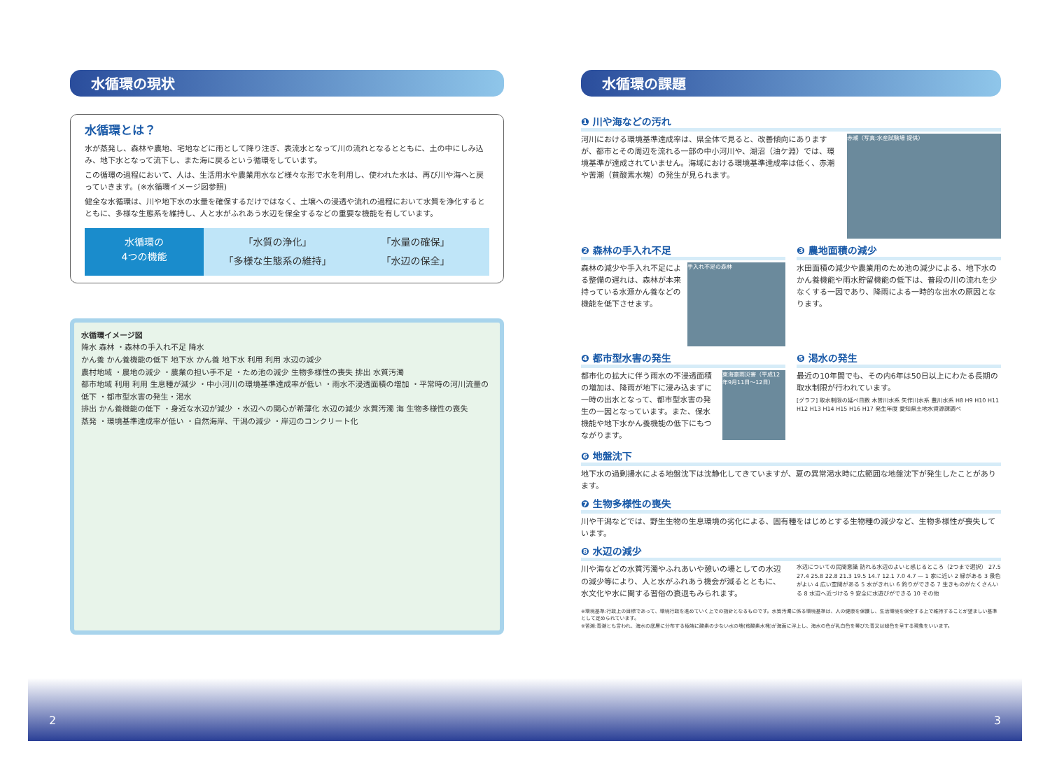水循環の現状
水循環とは？
水が蒸発し、森林や農地、宅地などに雨として降り注ぎ、表流水となって川の流れとなるとともに、土の中にしみ込み、地下水となって流下し、また海に戻るという循環をしています。
この循環の過程において、人は、生活用水や農業用水など様々な形で水を利用し、使われた水は、再び川や海へと戻っていきます。(※水循環イメージ図参照)
健全な水循環は、川や地下水の水量を確保するだけではなく、土壌への浸透や流れの過程において水質を浄化するとともに、多様な生態系を維持し、人と水がふれあう水辺を保全するなどの重要な機能を有しています。
水循環の
4つの機能
「水質の浄化」 「水量の確保」 「多様な生態系の維持」 「水辺の保全」
水循環イメージ図
降水 森林 ・森林の手入れ不足 降水
かん養 かん養機能の低下 地下水 かん養 地下水 利用 利用 水辺の減少
農村地域 ・農地の減少 ・農業の担い手不足 ・ため池の減少 生物多様性の喪失 排出 水質汚濁
都市地域 利用 利用 生息種が減少 ・中小河川の環境基準達成率が低い ・雨水不浸透面積の増加 ・平常時の河川流量の低下 ・都市型水害の発生・渇水
排出 かん養機能の低下 ・身近な水辺が減少 ・水辺への関心が希薄化 水辺の減少 水質汚濁 海 生物多様性の喪失
蒸発 ・環境基準達成率が低い ・自然海岸、干潟の減少 ・岸辺のコンクリート化
水循環の課題
❶ 川や海などの汚れ
赤潮（写真:水産試験場 提供）
河川における環境基準達成率は、県全体で見ると、改善傾向にありますが、都市とその周辺を流れる一部の中小河川や、湖沼（油ケ淵）では、環境基準が達成されていません。海域における環境基準達成率は低く、赤潮や苦潮（貧酸素水塊）の発生が見られます。
❷ 森林の手入れ不足
手入れ不足の森林
森林の減少や手入れ不足による整備の遅れは、森林が本来持っている水源かん養などの機能を低下させます。
❸ 農地面積の減少
水田面積の減少や農業用のため池の減少による、地下水のかん養機能や雨水貯留機能の低下は、普段の川の流れを少なくする一因であり、降雨による一時的な出水の原因となります。
❹ 都市型水害の発生
東海豪雨災害（平成12年9月11日～12日）
都市化の拡大に伴う雨水の不浸透面積の増加は、降雨が地下に浸み込まずに一時の出水となって、都市型水害の発生の一因となっています。また、保水機能や地下水かん養機能の低下にもつながります。
❺ 渇水の発生
最近の10年間でも、その内6年は50日以上にわたる長期の取水制限が行われています。
[グラフ] 取水制限の延べ日数 木曽川水系 矢作川水系 豊川水系 H8 H9 H10 H11 H12 H13 H14 H15 H16 H17 発生年度 愛知県土地水資源課調べ
❻ 地盤沈下
地下水の過剰揚水による地盤沈下は沈静化してきていますが、夏の異常渇水時に広範囲な地盤沈下が発生したことがあります。
❼ 生物多様性の喪失
川や干潟などでは、野生生物の生息環境の劣化による、固有種をはじめとする生物種の減少など、生物多様性が喪失しています。
❽ 水辺の減少
川や海などの水質汚濁やふれあいや憩いの場としての水辺の減少等により、人と水がふれあう機会が減るとともに、水文化や水に関する習俗の衰退もみられます。
水辺についての民間意識 訪れる水辺のよいと感じるところ（2つまで選択） 27.5 27.4 25.8 22.8 21.3 19.5 14.7 12.1 7.0 4.7 — 1 家に近い 2 緑がある 3 景色がよい 4 広い空間がある 5 水がきれい 6 釣りができる 7 生きものがたくさんいる 8 水辺へ近づける 9 安全に水遊びができる 10 その他
※環境基準:行政上の目標であって、環境行政を進めていく上での指針となるものです。水質汚濁に係る環境基準は、人の健康を保護し、生活環境を保全する上で維持することが望ましい基準として定められています。
※苦潮:青潮とも言われ、海水の底層に分布する極端に酸素の少ない水の塊(貧酸素水塊)が海面に浮上し、海水の色が乳白色を帯びた青又は緑色を呈する現象をいいます。
2 3